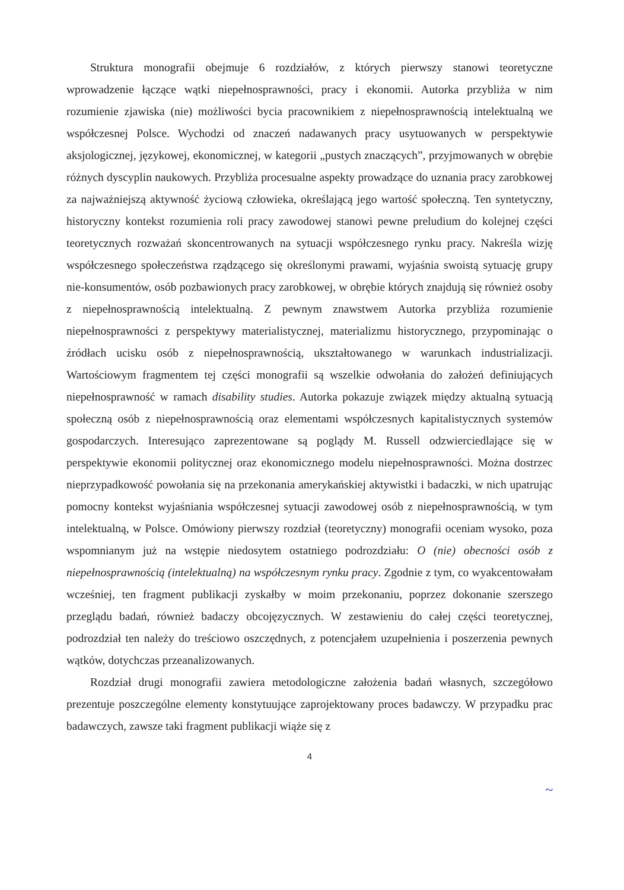Struktura monografii obejmuje 6 rozdziałów, z których pierwszy stanowi teoretyczne wprowadzenie łączące wątki niepełnosprawności, pracy i ekonomii. Autorka przybliża w nim rozumienie zjawiska (nie) możliwości bycia pracownikiem z niepełnosprawnością intelektualną we współczesnej Polsce. Wychodzi od znaczeń nadawanych pracy usytuowanych w perspektywie aksjologicznej, językowej, ekonomicznej, w kategorii „pustych znaczących”, przyjmowanych w obrębie różnych dyscyplin naukowych. Przybliża procesualne aspekty prowadzące do uznania pracy zarobkowej za najważniejszą aktywność życiową człowieka, określającą jego wartość społeczną. Ten syntetyczny, historyczny kontekst rozumienia roli pracy zawodowej stanowi pewne preludium do kolejnej części teoretycznych rozważań skoncentrowanych na sytuacji współczesnego rynku pracy. Nakreśla wizję współczesnego społeczeństwa rządzącego się określonymi prawami, wyjaśnia swoistą sytuację grupy nie-konsumentów, osób pozbawionych pracy zarobkowej, w obrębie których znajdują się również osoby z niepełnosprawnością intelektualną. Z pewnym znawstwem Autorka przybliża rozumienie niepełnosprawności z perspektywy materialistycznej, materializmu historycznego, przypominając o źródłach ucisku osób z niepełnosprawnością, ukształtowanego w warunkach industrializacji. Wartościowym fragmentem tej części monografii są wszelkie odwołania do założeń definiujących niepełnosprawność w ramach disability studies. Autorka pokazuje związek między aktualną sytuacją społeczną osób z niepełnosprawnością oraz elementami współczesnych kapitalistycznych systemów gospodarczych. Interesująco zaprezentowane są poglądy M. Russell odzwierciedlające się w perspektywie ekonomii politycznej oraz ekonomicznego modelu niepełnosprawności. Można dostrzec nieprzypadkowość powołania się na przekonania amerykańskiej aktywistki i badaczki, w nich upatrując pomocny kontekst wyjaśniania współczesnej sytuacji zawodowej osób z niepełnosprawnością, w tym intelektualną, w Polsce. Omówiony pierwszy rozdział (teoretyczny) monografii oceniam wysoko, poza wspomnianym już na wstępie niedosytem ostatniego podrozdziału: O (nie) obecności osób z niepełnosprawnością (intelektualną) na współczesnym rynku pracy. Zgodnie z tym, co wyakcentowałam wcześniej, ten fragment publikacji zyskałby w moim przekonaniu, poprzez dokonanie szerszego przeglądu badań, również badaczy obcojęzycznych. W zestawieniu do całej części teoretycznej, podrozdział ten należy do treściowo oszczędnych, z potencjałem uzupełnienia i poszerzenia pewnych wątków, dotychczas przeanalizowanych.
Rozdział drugi monografii zawiera metodologiczne założenia badań własnych, szczegółowo prezentuje poszczególne elementy konstytuujące zaprojektowany proces badawczy. W przypadku prac badawczych, zawsze taki fragment publikacji wiąże się z
4
~